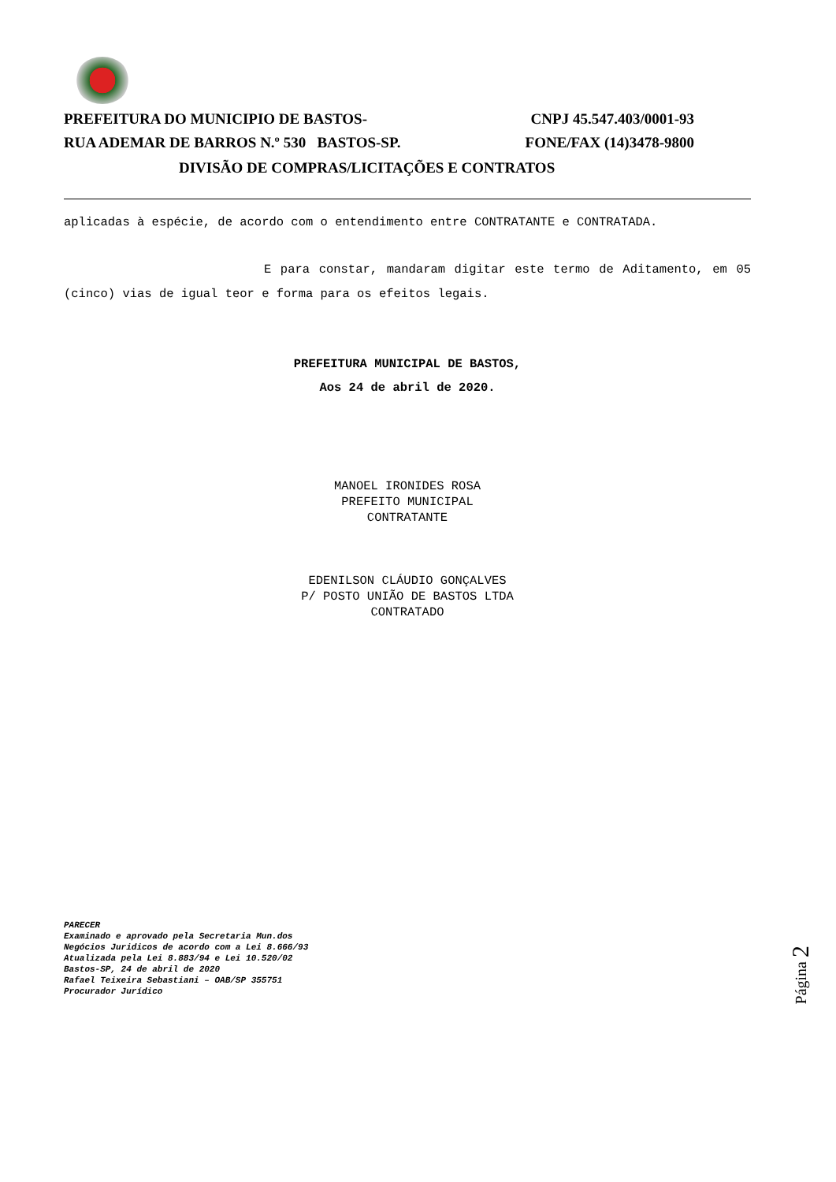PREFEITURA DO MUNICIPIO DE BASTOS- CNPJ 45.547.403/0001-93
RUA ADEMAR DE BARROS N.º 530 BASTOS-SP. FONE/FAX (14)3478-9800
DIVISÃO DE COMPRAS/LICITAÇÕES E CONTRATOS
aplicadas à espécie, de acordo com o entendimento entre CONTRATANTE e CONTRATADA.
E para constar, mandaram digitar este termo de Aditamento, em 05 (cinco) vias de igual teor e forma para os efeitos legais.
PREFEITURA MUNICIPAL DE BASTOS,
Aos 24 de abril de 2020.
MANOEL IRONIDES ROSA
PREFEITO MUNICIPAL
CONTRATANTE
EDENILSON CLÁUDIO GONÇALVES
P/ POSTO UNIÃO DE BASTOS LTDA
CONTRATADO
PARECER
Examinado e aprovado pela Secretaria Mun.dos
Negócios Juridicos de acordo com a Lei 8.666/93
Atualizada pela Lei 8.883/94 e Lei 10.520/02
Bastos-SP, 24 de abril de 2020
Rafael Teixeira Sebastiani – OAB/SP 355751
Procurador Jurídico
Página 2